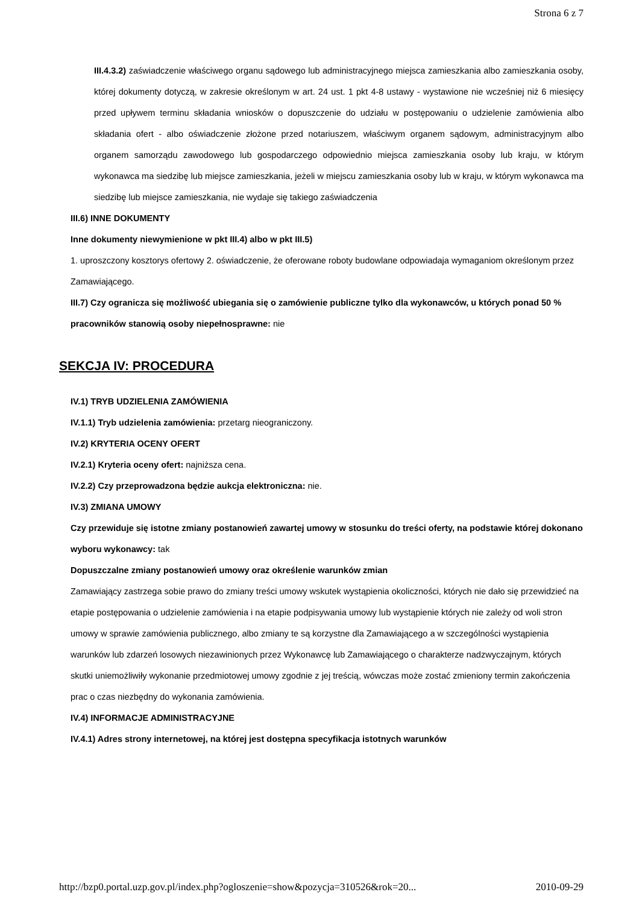Strona 6 z 7
III.4.3.2) zaświadczenie właściwego organu sądowego lub administracyjnego miejsca zamieszkania albo zamieszkania osoby, której dokumenty dotyczą, w zakresie określonym w art. 24 ust. 1 pkt 4-8 ustawy - wystawione nie wcześniej niż 6 miesięcy przed upływem terminu składania wniosków o dopuszczenie do udziału w postępowaniu o udzielenie zamówienia albo składania ofert - albo oświadczenie złożone przed notariuszem, właściwym organem sądowym, administracyjnym albo organem samorządu zawodowego lub gospodarczego odpowiednio miejsca zamieszkania osoby lub kraju, w którym wykonawca ma siedzibę lub miejsce zamieszkania, jeżeli w miejscu zamieszkania osoby lub w kraju, w którym wykonawca ma siedzibę lub miejsce zamieszkania, nie wydaje się takiego zaświadczenia
III.6) INNE DOKUMENTY
Inne dokumenty niewymienione w pkt III.4) albo w pkt III.5)
1. uproszczony kosztorys ofertowy 2. oświadczenie, że oferowane roboty budowlane odpowiadaja wymaganiom określonym przez Zamawiającego.
III.7) Czy ogranicza się możliwość ubiegania się o zamówienie publiczne tylko dla wykonawców, u których ponad 50 % pracowników stanowią osoby niepełnosprawne: nie
SEKCJA IV: PROCEDURA
IV.1) TRYB UDZIELENIA ZAMÓWIENIA
IV.1.1) Tryb udzielenia zamówienia: przetarg nieograniczony.
IV.2) KRYTERIA OCENY OFERT
IV.2.1) Kryteria oceny ofert: najniższa cena.
IV.2.2) Czy przeprowadzona będzie aukcja elektroniczna: nie.
IV.3) ZMIANA UMOWY
Czy przewiduje się istotne zmiany postanowień zawartej umowy w stosunku do treści oferty, na podstawie której dokonano wyboru wykonawcy: tak
Dopuszczalne zmiany postanowień umowy oraz określenie warunków zmian
Zamawiający zastrzega sobie prawo do zmiany treści umowy wskutek wystąpienia okoliczności, których nie dało się przewidzieć na etapie postępowania o udzielenie zamówienia i na etapie podpisywania umowy lub wystąpienie których nie zależy od woli stron umowy w sprawie zamówienia publicznego, albo zmiany te są korzystne dla Zamawiającego a w szczególności wystąpienia warunków lub zdarzeń losowych niezawinionych przez Wykonawcę lub Zamawiającego o charakterze nadzwyczajnym, których skutki uniemożliwiły wykonanie przedmiotowej umowy zgodnie z jej treścią, wówczas może zostać zmieniony termin zakończenia prac o czas niezbędny do wykonania zamówienia.
IV.4) INFORMACJE ADMINISTRACYJNE
IV.4.1) Adres strony internetowej, na której jest dostępna specyfikacja istotnych warunków
http://bzp0.portal.uzp.gov.pl/index.php?ogloszenie=show&pozycja=310526&rok=20... 2010-09-29